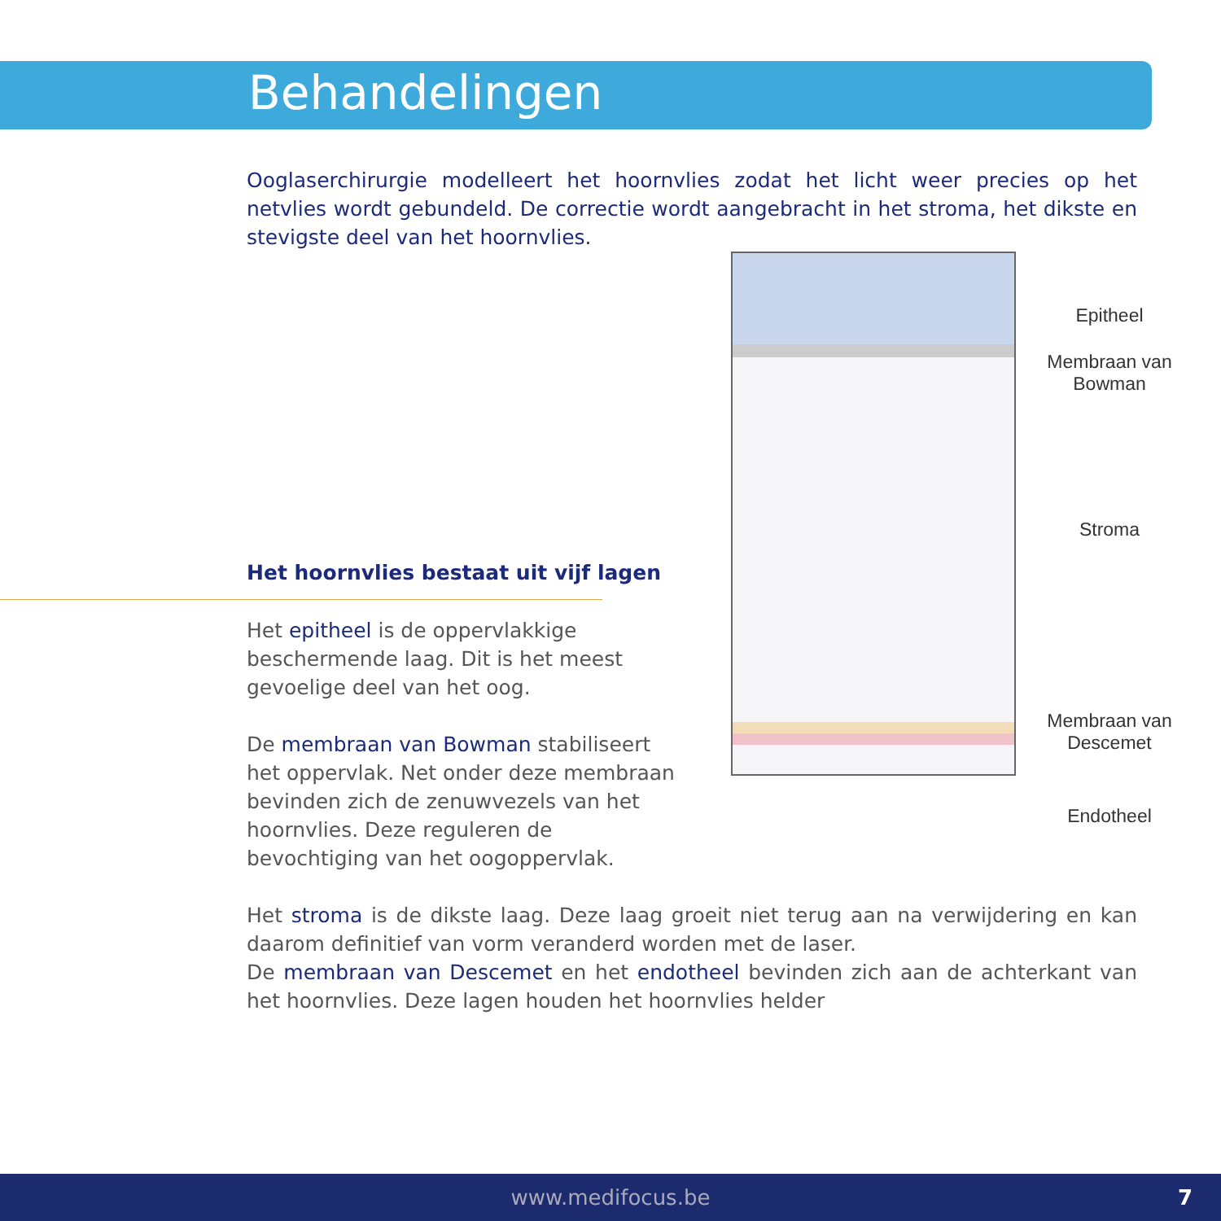Behandelingen
Ooglaserchirurgie modelleert het hoornvlies zodat het licht weer precies op het netvlies wordt gebundeld. De correctie wordt aangebracht in het stroma, het dikste en stevigste deel van het hoornvlies.
Het hoornvlies bestaat uit vijf lagen
Het epitheel is de oppervlakkige beschermende laag. Dit is het meest gevoelige deel van het oog.
De membraan van Bowman stabiliseert het oppervlak. Net onder deze membraan bevinden zich de zenuwvezels van het hoornvlies. Deze reguleren de bevochtiging van het oogoppervlak.
Epitheel
Membraan van Bowman
Stroma
Membraan van Descemet
Endotheel
Het stroma is de dikste laag. Deze laag groeit niet terug aan na verwijdering en kan daarom definitief van vorm veranderd worden met de laser.
De membraan van Descemet en het endotheel bevinden zich aan de achterkant van het hoornvlies. Deze lagen houden het hoornvlies helder
www.medifocus.be 7